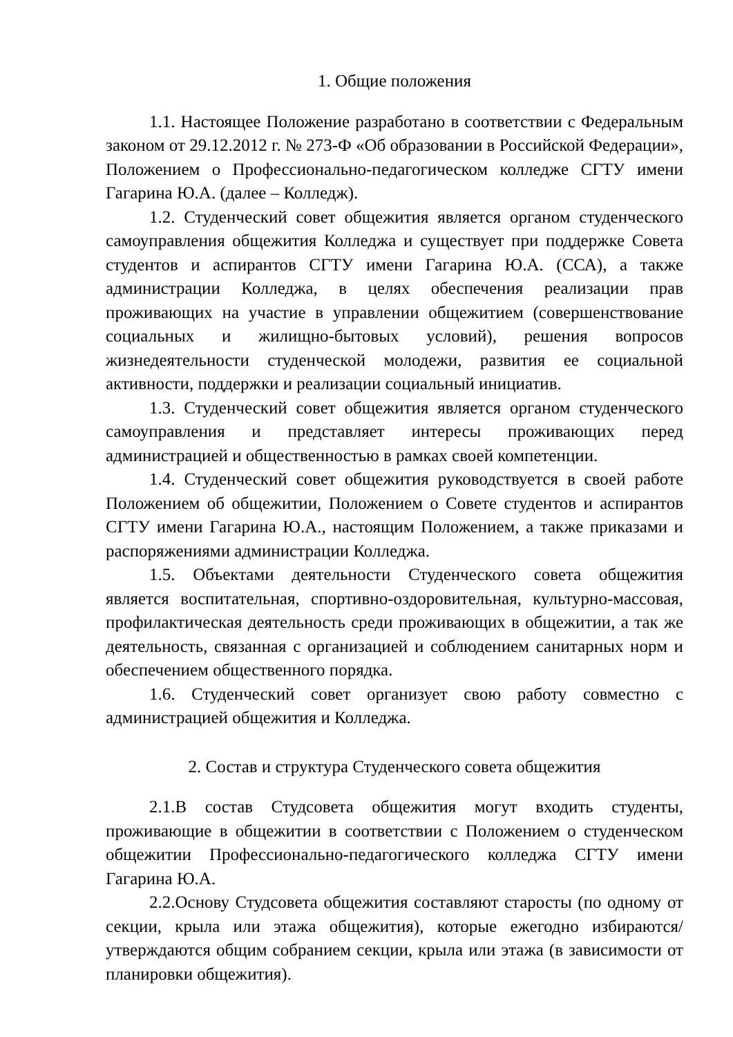1. Общие положения
1.1. Настоящее Положение разработано в соответствии с Федеральным законом от 29.12.2012 г. № 273-Ф «Об образовании в Российской Федерации», Положением о Профессионально-педагогическом колледже СГТУ имени Гагарина Ю.А. (далее – Колледж).
1.2. Студенческий совет общежития является органом студенческого самоуправления общежития Колледжа и существует при поддержке Совета студентов и аспирантов СГТУ имени Гагарина Ю.А. (ССА), а также администрации Колледжа, в целях обеспечения реализации прав проживающих на участие в управлении общежитием (совершенствование социальных и жилищно-бытовых условий), решения вопросов жизнедеятельности студенческой молодежи, развития ее социальной активности, поддержки и реализации социальный инициатив.
1.3. Студенческий совет общежития является органом студенческого самоуправления и представляет интересы проживающих перед администрацией и общественностью в рамках своей компетенции.
1.4. Студенческий совет общежития руководствуется в своей работе Положением об общежитии, Положением о Совете студентов и аспирантов СГТУ имени Гагарина Ю.А., настоящим Положением, а также приказами и распоряжениями администрации Колледжа.
1.5. Объектами деятельности Студенческого совета общежития является воспитательная, спортивно-оздоровительная, культурно-массовая, профилактическая деятельность среди проживающих в общежитии, а так же деятельность, связанная с организацией и соблюдением санитарных норм и обеспечением общественного порядка.
1.6. Студенческий совет организует свою работу совместно с администрацией общежития и Колледжа.
2. Состав и структура Студенческого совета общежития
2.1.В состав Студсовета общежития могут входить студенты, проживающие в общежитии в соответствии с Положением о студенческом общежитии Профессионально-педагогического колледжа СГТУ имени Гагарина Ю.А.
2.2.Основу Студсовета общежития составляют старосты (по одному от секции, крыла или этажа общежития), которые ежегодно избираются/утверждаются общим собранием секции, крыла или этажа (в зависимости от планировки общежития).